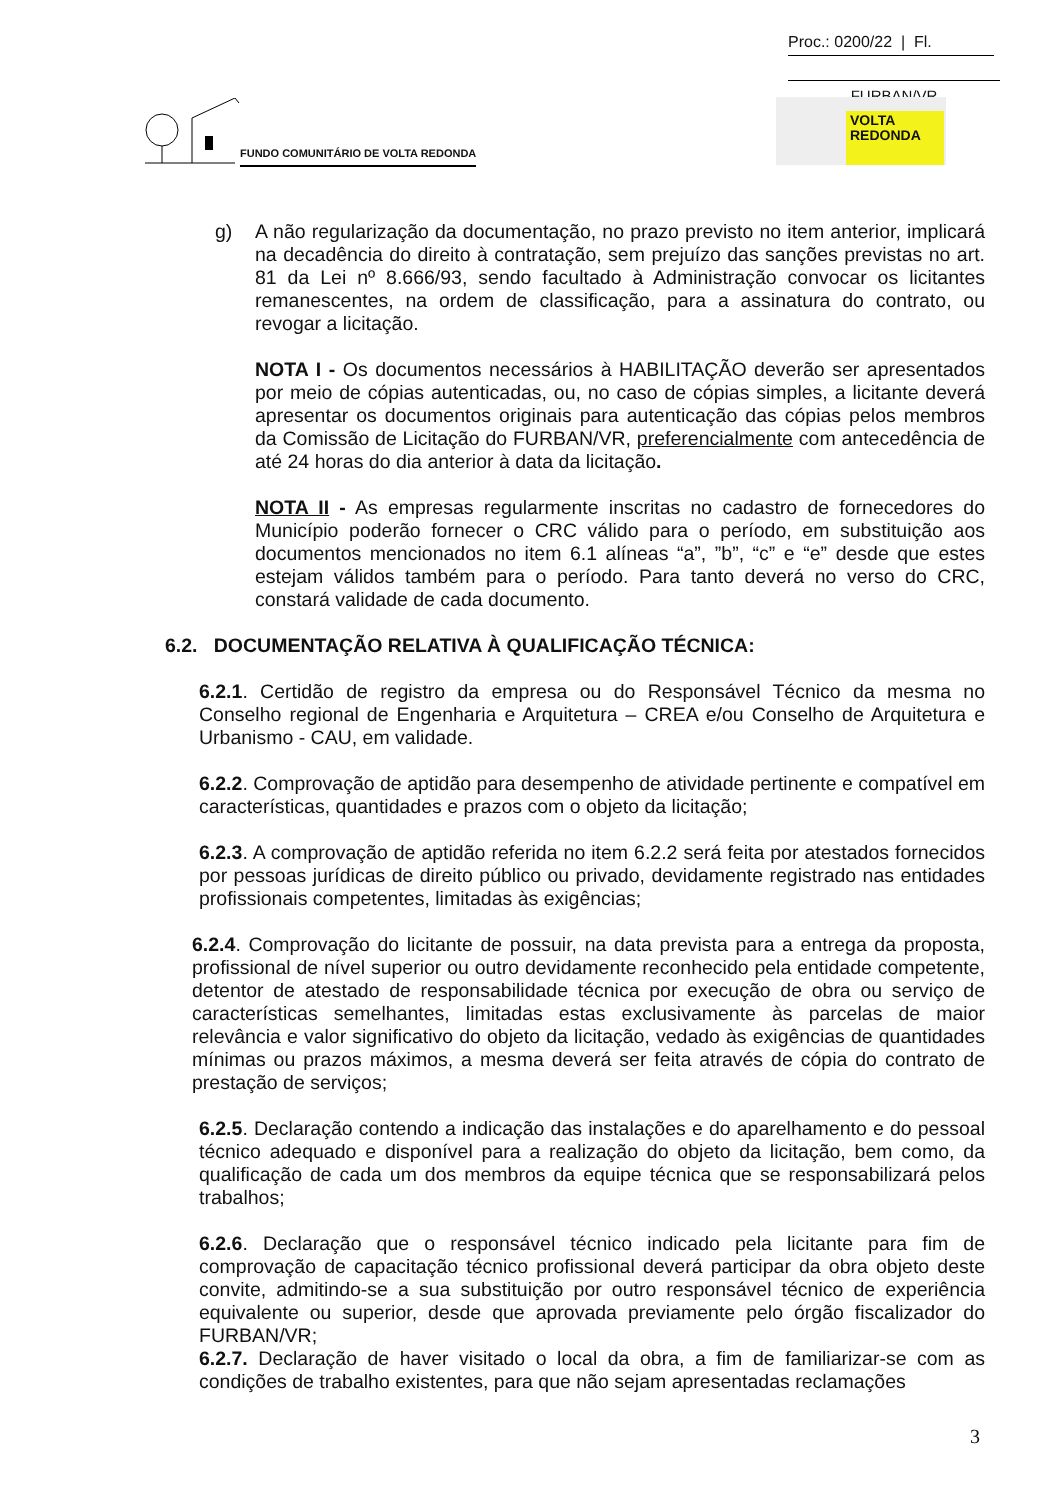Proc.: 0200/22 | Fl.
FUNDO COMUNITÁRIO DE VOLTA REDONDA
FURBAN/VR
VOLTA
REDONDA
g) A não regularização da documentação, no prazo previsto no item anterior, implicará na decadência do direito à contratação, sem prejuízo das sanções previstas no art. 81 da Lei nº 8.666/93, sendo facultado à Administração convocar os licitantes remanescentes, na ordem de classificação, para a assinatura do contrato, ou revogar a licitação.
NOTA I - Os documentos necessários à HABILITAÇÃO deverão ser apresentados por meio de cópias autenticadas, ou, no caso de cópias simples, a licitante deverá apresentar os documentos originais para autenticação das cópias pelos membros da Comissão de Licitação do FURBAN/VR, preferencialmente com antecedência de até 24 horas do dia anterior à data da licitação.
NOTA II - As empresas regularmente inscritas no cadastro de fornecedores do Município poderão fornecer o CRC válido para o período, em substituição aos documentos mencionados no item 6.1 alíneas “a”, ”b”, “c” e “e” desde que estes estejam válidos também para o período. Para tanto deverá no verso do CRC, constará validade de cada documento.
6.2. DOCUMENTAÇÃO RELATIVA À QUALIFICAÇÃO TÉCNICA:
6.2.1. Certidão de registro da empresa ou do Responsável Técnico da mesma no Conselho regional de Engenharia e Arquitetura – CREA e/ou Conselho de Arquitetura e Urbanismo - CAU, em validade.
6.2.2. Comprovação de aptidão para desempenho de atividade pertinente e compatível em características, quantidades e prazos com o objeto da licitação;
6.2.3. A comprovação de aptidão referida no item 6.2.2 será feita por atestados fornecidos por pessoas jurídicas de direito público ou privado, devidamente registrado nas entidades profissionais competentes, limitadas às exigências;
6.2.4. Comprovação do licitante de possuir, na data prevista para a entrega da proposta, profissional de nível superior ou outro devidamente reconhecido pela entidade competente, detentor de atestado de responsabilidade técnica por execução de obra ou serviço de características semelhantes, limitadas estas exclusivamente às parcelas de maior relevância e valor significativo do objeto da licitação, vedado às exigências de quantidades mínimas ou prazos máximos, a mesma deverá ser feita através de cópia do contrato de prestação de serviços;
6.2.5. Declaração contendo a indicação das instalações e do aparelhamento e do pessoal técnico adequado e disponível para a realização do objeto da licitação, bem como, da qualificação de cada um dos membros da equipe técnica que se responsabilizará pelos trabalhos;
6.2.6. Declaração que o responsável técnico indicado pela licitante para fim de comprovação de capacitação técnico profissional deverá participar da obra objeto deste convite, admitindo-se a sua substituição por outro responsável técnico de experiência equivalente ou superior, desde que aprovada previamente pelo órgão fiscalizador do FURBAN/VR;
6.2.7. Declaração de haver visitado o local da obra, a fim de familiarizar-se com as condições de trabalho existentes, para que não sejam apresentadas reclamações
3